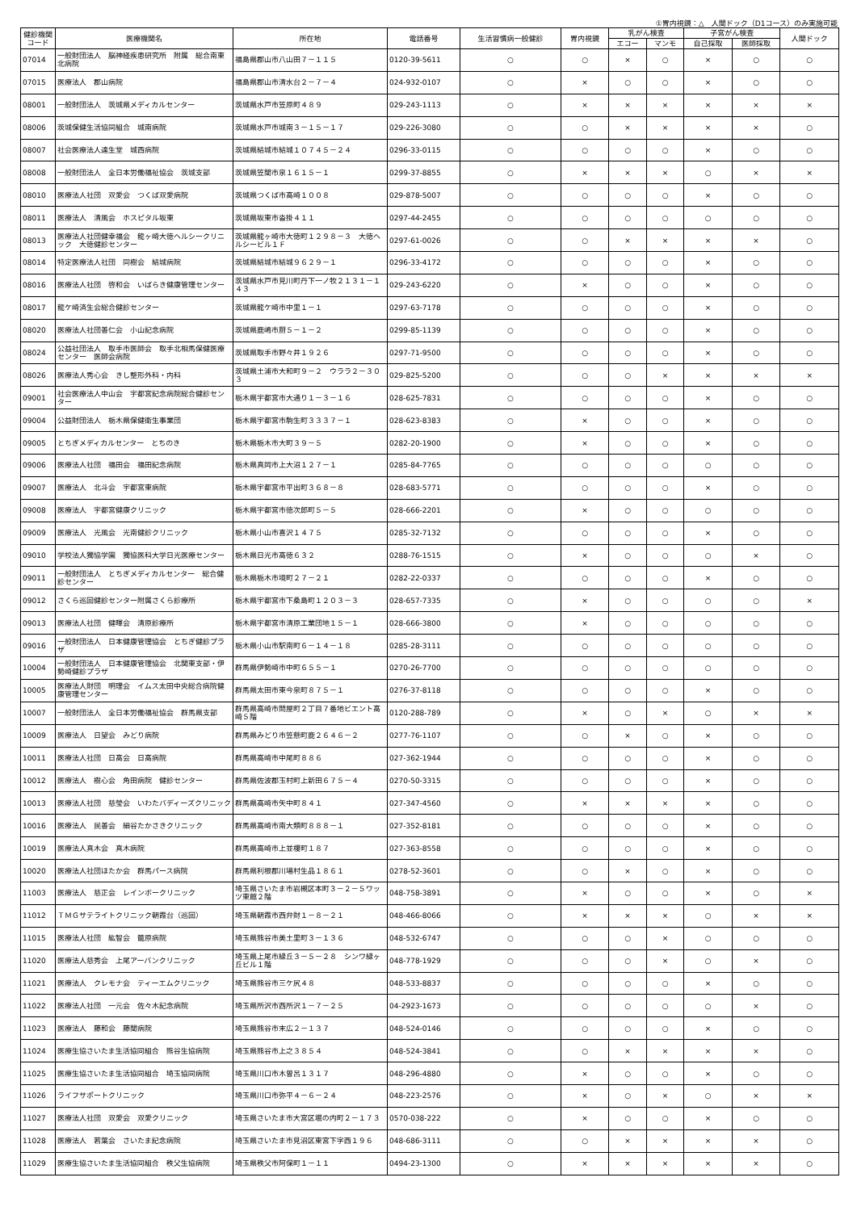①胃内視鏡：△　人間ドック（D1コース）のみ実施可能
| 健診機関コード | 医療機関名 | 所在地 | 電話番号 | 生活習慣病一般健診 | 胃内視鏡 | 乳がん検査 | | 子宮がん検査 | | 人間ドック |
| --- | --- | --- | --- | --- | --- | --- | --- | --- | --- | --- |
| | | | | | | エコー | マンモ | 自己採取 | 医師採取 | |
| 07014 | 一般財団法人 脳神経疾患研究所 附属 総合南東北病院 | 福島県郡山市八山田７－１１５ | 0120-39-5611 | ○ | ○ | × | ○ | × | ○ | ○ |
| 07015 | 医療法人 郡山病院 | 福島県郡山市清水台２－７－４ | 024-932-0107 | ○ | × | ○ | ○ | × | ○ | ○ |
| 08001 | 一般財団法人 茨城県メディカルセンター | 茨城県水戸市笠原町４８９ | 029-243-1113 | ○ | × | × | × | × | × | × |
| 08006 | 茨城保健生活協同組合 城南病院 | 茨城県水戸市城南３－１５－１７ | 029-226-3080 | ○ | ○ | × | × | × | × | ○ |
| 08007 | 社会医療法人達生堂 城西病院 | 茨城県結城市結城１０７４５－２４ | 0296-33-0115 | ○ | ○ | ○ | ○ | × | ○ | ○ |
| 08008 | 一般財団法人 全日本労働福祉協会 茨城支部 | 茨城県笠間市泉１６１５－１ | 0299-37-8855 | ○ | × | × | × | ○ | × | × |
| 08010 | 医療法人社団 双愛会 つくば双愛病院 | 茨城県つくば市高崎１００８ | 029-878-5007 | ○ | ○ | ○ | ○ | × | ○ | ○ |
| 08011 | 医療法人 清風会 ホスピタル坂東 | 茨城県坂東市沓掛４１１ | 0297-44-2455 | ○ | ○ | ○ | ○ | ○ | ○ | ○ |
| 08013 | 医療法人社団健幸福会 龍ヶ崎大徳ヘルシークリニック 大徳健診センター | 茨城県龍ヶ崎市大徳町１２９８－３ 大徳ヘルシービル１Ｆ | 0297-61-0026 | ○ | ○ | × | × | × | × | ○ |
| 08014 | 特定医療法人社団 同樹会 結城病院 | 茨城県結城市結城９６２９－１ | 0296-33-4172 | ○ | ○ | ○ | ○ | × | ○ | ○ |
| 08016 | 医療法人社団 啓和会 いばらき健康管理センター | 茨城県水戸市見川町丹下一ノ牧２１３１－１４３ | 029-243-6220 | ○ | × | ○ | ○ | × | ○ | ○ |
| 08017 | 龍ケ崎済生会総合健診センター | 茨城県龍ケ崎市中里１－１ | 0297-63-7178 | ○ | ○ | ○ | ○ | × | ○ | ○ |
| 08020 | 医療法人社団善仁会 小山記念病院 | 茨城県鹿嶋市厨５－１－２ | 0299-85-1139 | ○ | ○ | ○ | ○ | × | ○ | ○ |
| 08024 | 公益社団法人 取手市医師会 取手北相馬保健医療センター 医師会病院 | 茨城県取手市野々井１９２６ | 0297-71-9500 | ○ | ○ | ○ | ○ | × | ○ | ○ |
| 08026 | 医療法人秀心会 きし整形外科・内科 | 茨城県土浦市大和町９－２ ウララ２－３０３ | 029-825-5200 | ○ | ○ | ○ | × | × | × | × |
| 09001 | 社会医療法人中山会 宇都宮記念病院総合健診センター | 栃木県宇都宮市大通り１－３－１６ | 028-625-7831 | ○ | ○ | ○ | ○ | × | ○ | ○ |
| 09004 | 公益財団法人 栃木県保健衛生事業団 | 栃木県宇都宮市駒生町３３３７－１ | 028-623-8383 | ○ | × | ○ | ○ | × | ○ | ○ |
| 09005 | とちぎメディカルセンター とちのき | 栃木県栃木市大町３９－５ | 0282-20-1900 | ○ | × | ○ | ○ | × | ○ | ○ |
| 09006 | 医療法人社団 福田会 福田記念病院 | 栃木県真岡市上大沼１２７－１ | 0285-84-7765 | ○ | ○ | ○ | ○ | ○ | ○ | ○ |
| 09007 | 医療法人 北斗会 宇都宮東病院 | 栃木県宇都宮市平出町３６８－８ | 028-683-5771 | ○ | ○ | ○ | ○ | × | ○ | ○ |
| 09008 | 医療法人 宇都宮健康クリニック | 栃木県宇都宮市徳次郎町５－５ | 028-666-2201 | ○ | × | ○ | ○ | ○ | ○ | ○ |
| 09009 | 医療法人 光風会 光南健診クリニック | 栃木県小山市喜沢１４７５ | 0285-32-7132 | ○ | ○ | ○ | ○ | × | ○ | ○ |
| 09010 | 学校法人獨協学園 獨協医科大学日光医療センター | 栃木県日光市高徳６３２ | 0288-76-1515 | ○ | × | ○ | ○ | ○ | × | ○ |
| 09011 | 一般財団法人 とちぎメディカルセンター 総合健診センター | 栃木県栃木市境町２７－２１ | 0282-22-0337 | ○ | ○ | ○ | ○ | × | ○ | ○ |
| 09012 | さくら巡回健診センター附属さくら診療所 | 栃木県宇都宮市下桑島町１２０３－３ | 028-657-7335 | ○ | × | ○ | ○ | ○ | ○ | × |
| 09013 | 医療法人社団 健暉会 清原診療所 | 栃木県宇都宮市清原工業団地１５－１ | 028-666-3800 | ○ | × | ○ | ○ | ○ | ○ | ○ |
| 09016 | 一般財団法人 日本健康管理協会 とちぎ健診プラザ | 栃木県小山市駅南町６－１４－１８ | 0285-28-3111 | ○ | ○ | ○ | ○ | ○ | ○ | ○ |
| 10004 | 一般財団法人 日本健康管理協会 北関東支部・伊勢崎健診プラザ | 群馬県伊勢崎市中町６５５－１ | 0270-26-7700 | ○ | ○ | ○ | ○ | ○ | ○ | ○ |
| 10005 | 医療法人財団 明理会 イムス太田中央総合病院健康管理センター | 群馬県太田市東今泉町８７５－１ | 0276-37-8118 | ○ | ○ | ○ | ○ | × | ○ | ○ |
| 10007 | 一般財団法人 全日本労働福祉協会 群馬県支部 | 群馬県高崎市問屋町２丁目７番地ビエント高崎５階 | 0120-288-789 | ○ | × | ○ | × | ○ | × | × |
| 10009 | 医療法人 日望会 みどり病院 | 群馬県みどり市笠懸町鹿２６４６－２ | 0277-76-1107 | ○ | ○ | × | ○ | × | ○ | ○ |
| 10011 | 医療法人社団 日高会 日高病院 | 群馬県高崎市中尾町８８６ | 027-362-1944 | ○ | ○ | ○ | ○ | × | ○ | ○ |
| 10012 | 医療法人 樹心会 角田病院 健診センター | 群馬県佐波郡玉村町上新田６７５－４ | 0270-50-3315 | ○ | ○ | ○ | ○ | × | ○ | ○ |
| 10013 | 医療法人社団 慈瑩会 いわたバディーズクリニック | 群馬県高崎市矢中町８４１ | 027-347-4560 | ○ | × | × | × | × | ○ | ○ |
| 10016 | 医療法人 民善会 細谷たかさきクリニック | 群馬県高崎市南大類町８８８－１ | 027-352-8181 | ○ | ○ | ○ | ○ | × | ○ | ○ |
| 10019 | 医療法人真木会 真木病院 | 群馬県高崎市上並榎町１８７ | 027-363-8558 | ○ | ○ | ○ | ○ | × | ○ | ○ |
| 10020 | 医療法人社団ほたか会 群馬パース病院 | 群馬県利根郡川場村生品１８６１ | 0278-52-3601 | ○ | ○ | × | ○ | × | ○ | ○ |
| 11003 | 医療法人 慈正会 レインボークリニック | 埼玉県さいたま市岩槻区本町３－２－５ワッツ東館２階 | 048-758-3891 | ○ | × | ○ | ○ | × | ○ | × |
| 11012 | ＴＭＧサテライトクリニック朝霞台（巡回） | 埼玉県朝霞市西弁財１－８－２１ | 048-466-8066 | ○ | × | × | × | ○ | × | × |
| 11015 | 医療法人社団 紘智会 籠原病院 | 埼玉県熊谷市美土里町３－１３６ | 048-532-6747 | ○ | ○ | ○ | × | ○ | ○ | ○ |
| 11020 | 医療法人慈秀会 上尾アーバンクリニック | 埼玉県上尾市緑丘３－５－２８ シンワ緑ヶ丘ビル１階 | 048-778-1929 | ○ | ○ | ○ | × | ○ | × | ○ |
| 11021 | 医療法人 クレモナ会 ティーエムクリニック | 埼玉県熊谷市三ケ尻４８ | 048-533-8837 | ○ | ○ | ○ | ○ | × | ○ | ○ |
| 11022 | 医療法人社団 一元会 佐々木記念病院 | 埼玉県所沢市西所沢１－７－２５ | 04-2923-1673 | ○ | ○ | ○ | ○ | ○ | × | ○ |
| 11023 | 医療法人 藤和会 藤間病院 | 埼玉県熊谷市末広２－１３７ | 048-524-0146 | ○ | ○ | ○ | ○ | × | ○ | ○ |
| 11024 | 医療生協さいたま生活協同組合 熊谷生協病院 | 埼玉県熊谷市上之３８５４ | 048-524-3841 | ○ | ○ | × | × | × | × | ○ |
| 11025 | 医療生協さいたま生活協同組合 埼玉協同病院 | 埼玉県川口市木曽呂１３１７ | 048-296-4880 | ○ | × | ○ | ○ | × | ○ | ○ |
| 11026 | ライフサポートクリニック | 埼玉県川口市弥平４－６－２４ | 048-223-2576 | ○ | × | ○ | × | ○ | × | × |
| 11027 | 医療法人社団 双愛会 双愛クリニック | 埼玉県さいたま市大宮区堀の内町２－１７３ | 0570-038-222 | ○ | × | ○ | ○ | × | ○ | ○ |
| 11028 | 医療法人 若葉会 さいたま記念病院 | 埼玉県さいたま市見沼区東宮下字西１９６ | 048-686-3111 | ○ | ○ | × | × | × | × | ○ |
| 11029 | 医療生協さいたま生活協同組合 秩父生協病院 | 埼玉県秩父市阿保町１－１１ | 0494-23-1300 | ○ | × | × | × | × | × | ○ |